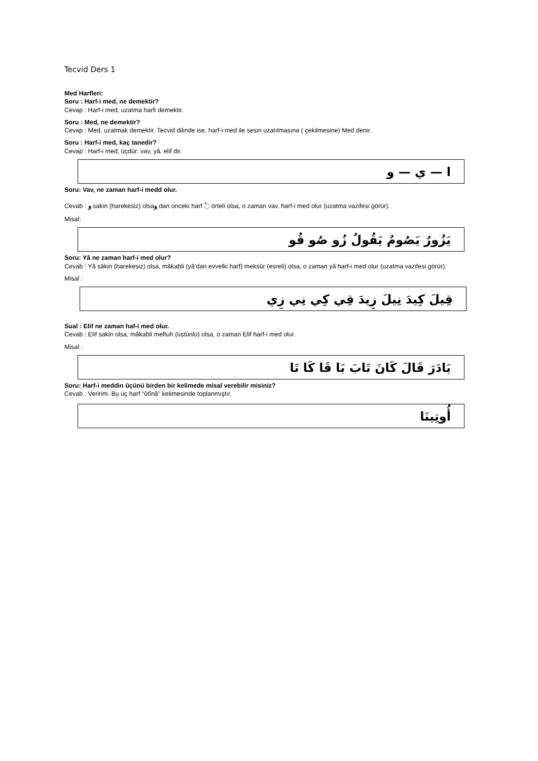Tecvid Ders 1
Med Harfleri:
Soru : Harf-i med, ne demektir?
Cevap : Harf-i med, uzatma harfi demektir.
Soru : Med, ne demektir?
Cevap : Med, uzatmak demektir. Tecvid dilinde ise, harf-i med ile sesin uzatılmasına ( çekilmesine) Med denir.
Soru : Harf-i med, kaç tanedir?
Cevap : Harf-i med, üçdür: vav, yâ, elif dir.
ا — ي — و
Soru: Vav, ne zaman harf-i medd olur.
Cevab : و sakin (harekesiz) olsaو dan onceki harf ◌ُ örteli olsa, o zaman vav, harf-i med olur (uzatma vazifesi görür).
Misal:
يَزُورُ يَصُومُ يَقُولُ زُو صُو قُو
Soru: Yâ ne zaman harf-i med olur?
Cevab : Yâ sâkin (harekesiz) olsa, mâkabli (yâ’dan evvelki harf) meksûr (esreli) olsa, o zaman yâ harf-i med olur (uzatma vazifesi görür).
Misal :
قِيلَ كِيدَ نِيلَ زِيدَ قِي كِي نِي زِي
Sual : Elif ne zaman haf-i med olur.
Cevab : Elif sakin olsa, mâkabli meftuh (üstünlü) olsa, o zaman Elif harf-i med olur.
Misal :
بَادَرَ قَالَ كَانَ تَابَ بَا قَا كَا تَا
Soru: Harf-i meddin üçünü birden bir kelimede misal verebilir misiniz?
Cevab : Veririm. Bu üç harf “ûtînâ” kelimesinde toplanmıştır.
أُوتِينَا